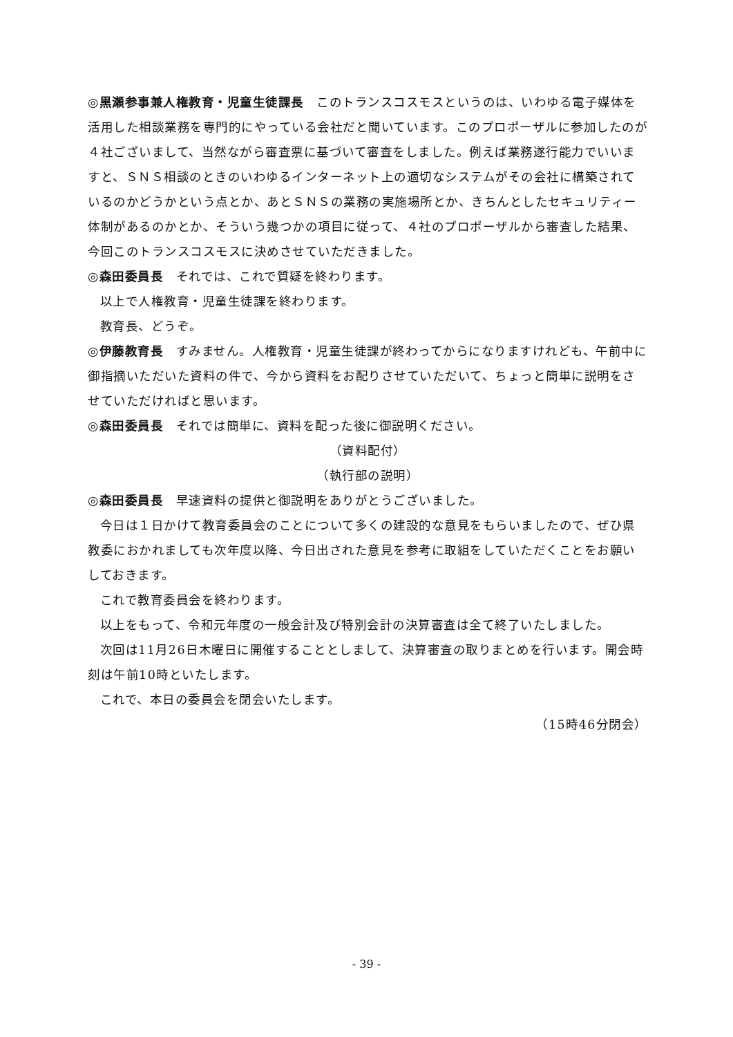◎黒瀬参事兼人権教育・児童生徒課長　このトランスコスモスというのは、いわゆる電子媒体を活用した相談業務を専門的にやっている会社だと聞いています。このプロポーザルに参加したのが４社ございまして、当然ながら審査票に基づいて審査をしました。例えば業務遂行能力でいいますと、ＳＮＳ相談のときのいわゆるインターネット上の適切なシステムがその会社に構築されているのかどうかという点とか、あとＳＮＳの業務の実施場所とか、きちんとしたセキュリティー体制があるのかとか、そういう幾つかの項目に従って、４社のプロポーザルから審査した結果、今回このトランスコスモスに決めさせていただきました。
◎森田委員長　それでは、これで質疑を終わります。
以上で人権教育・児童生徒課を終わります。
教育長、どうぞ。
◎伊藤教育長　すみません。人権教育・児童生徒課が終わってからになりますけれども、午前中に御指摘いただいた資料の件で、今から資料をお配りさせていただいて、ちょっと簡単に説明をさせていただければと思います。
◎森田委員長　それでは簡単に、資料を配った後に御説明ください。
（資料配付）
（執行部の説明）
◎森田委員長　早速資料の提供と御説明をありがとうございました。
今日は１日かけて教育委員会のことについて多くの建設的な意見をもらいましたので、ぜひ県教委におかれましても次年度以降、今日出された意見を参考に取組をしていただくことをお願いしておきます。
これで教育委員会を終わります。
以上をもって、令和元年度の一般会計及び特別会計の決算審査は全て終了いたしました。
次回は11月26日木曜日に開催することとしまして、決算審査の取りまとめを行います。開会時刻は午前10時といたします。
これで、本日の委員会を閉会いたします。
（15時46分閉会）
- 39 -